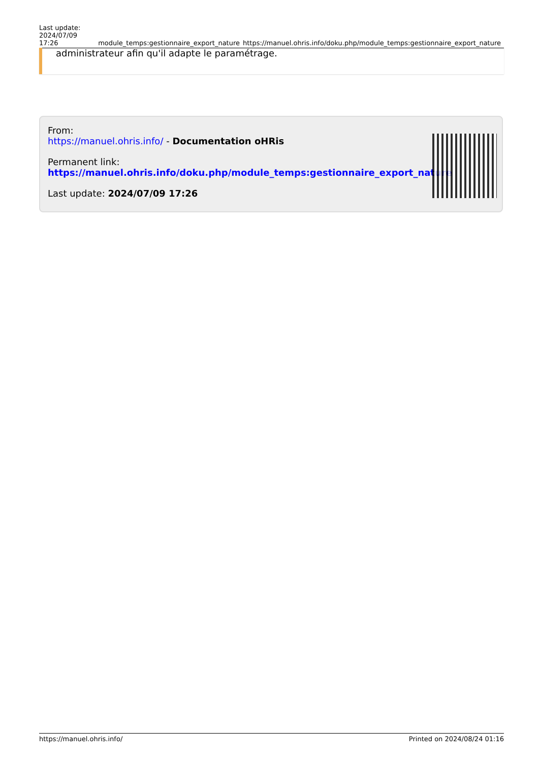Last update:
2024/07/09 17:26
module_temps:gestionnaire_export_nature
https://manuel.ohris.info/doku.php/module_temps:gestionnaire_export_nature
administrateur afin qu'il adapte le paramétrage.
From:
https://manuel.ohris.info/ - Documentation oHRis
Permanent link:
https://manuel.ohris.info/doku.php/module_temps:gestionnaire_export_nature
Last update: 2024/07/09 17:26
https://manuel.ohris.info/ Printed on 2024/08/24 01:16